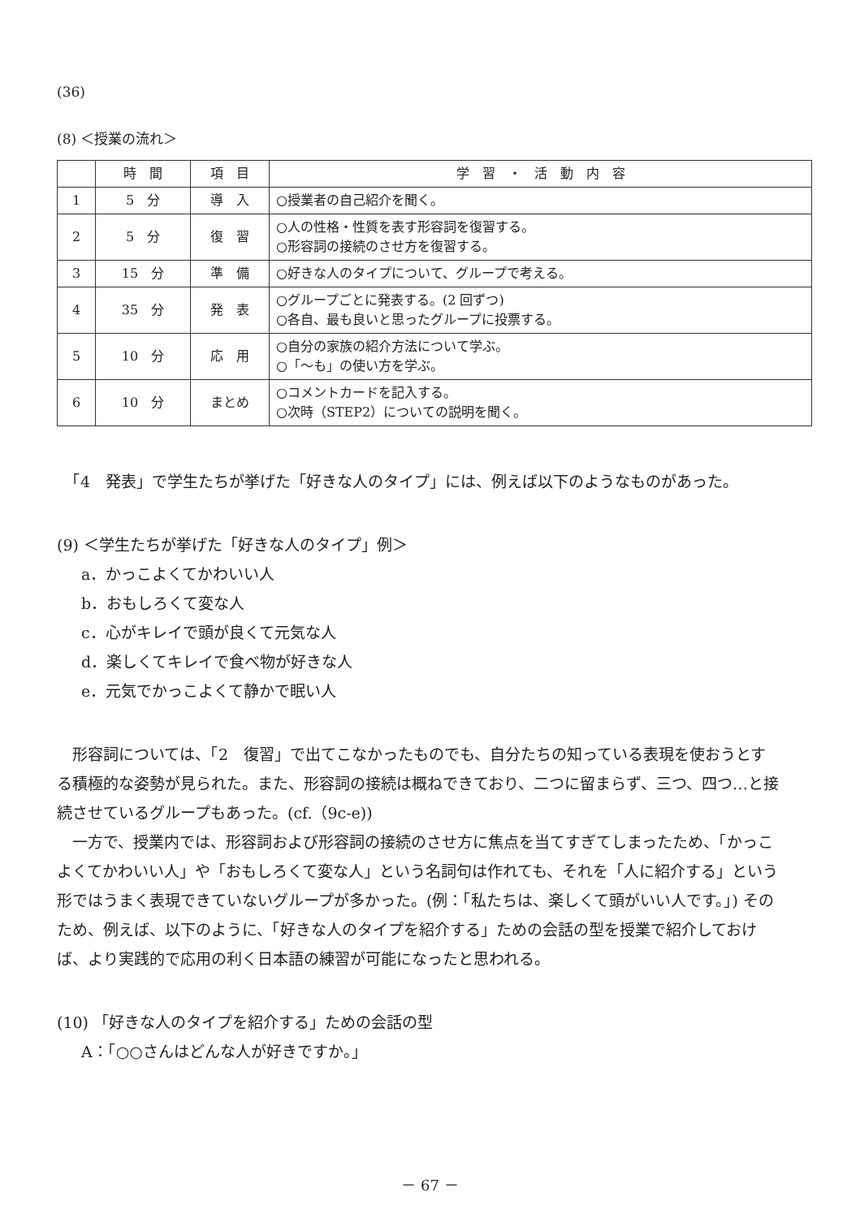(36)
(8) ＜授業の流れ＞
| | 時 間 | 項 目 | 学 習 ・ 活 動 内 容 |
| --- | --- | --- | --- |
| 1 | 5 分 | 導 入 | ○授業者の自己紹介を聞く。 |
| 2 | 5 分 | 復 習 | ○人の性格・性質を表す形容詞を復習する。 ○形容詞の接続のさせ方を復習する。 |
| 3 | 15 分 | 準 備 | ○好きな人のタイプについて、グループで考える。 |
| 4 | 35 分 | 発 表 | ○グループごとに発表する。(2 回ずつ) ○各自、最も良いと思ったグループに投票する。 |
| 5 | 10 分 | 応 用 | ○自分の家族の紹介方法について学ぶ。 ○「～も」の使い方を学ぶ。 |
| 6 | 10 分 | まとめ | ○コメントカードを記入する。 ○次時（STEP2）についての説明を聞く。 |
　「4　発表」で学生たちが挙げた「好きな人のタイプ」には、例えば以下のようなものがあった。
(9) ＜学生たちが挙げた「好きな人のタイプ」例＞
a．かっこよくてかわいい人
b．おもしろくて変な人
c．心がキレイで頭が良くて元気な人
d．楽しくてキレイで食べ物が好きな人
e．元気でかっこよくて静かで眠い人
　形容詞については、「2　復習」で出てこなかったものでも、自分たちの知っている表現を使おうとする積極的な姿勢が見られた。また、形容詞の接続は概ねできており、二つに留まらず、三つ、四つ…と接続させているグループもあった。(cf.（9c-e))
　一方で、授業内では、形容詞および形容詞の接続のさせ方に焦点を当てすぎてしまったため、「かっこよくてかわいい人」や「おもしろくて変な人」という名詞句は作れても、それを「人に紹介する」という形ではうまく表現できていないグループが多かった。(例：「私たちは、楽しくて頭がいい人です。」) そのため、例えば、以下のように、「好きな人のタイプを紹介する」ための会話の型を授業で紹介しておけば、より実践的で応用の利く日本語の練習が可能になったと思われる。
(10) 「好きな人のタイプを紹介する」ための会話の型
A：「○○さんはどんな人が好きですか。」
－ 67 －